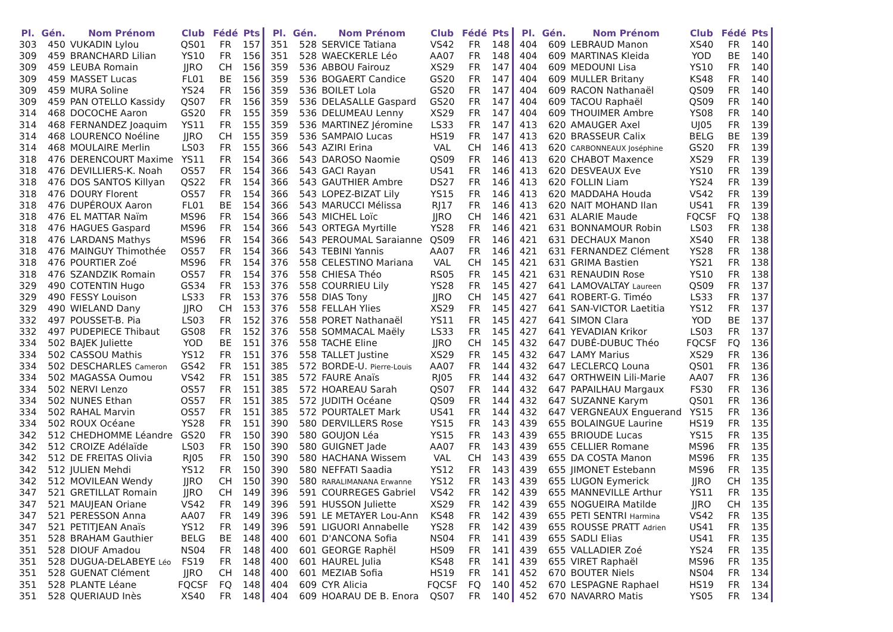| Pl. | Gén. | Nom Prénom | Club | Fédé | Pts |
| --- | --- | --- | --- | --- | --- |
| 303 | 450 | VUKADIN Lylou | QS01 | FR | 157 |
| 309 | 459 | BRANCHARD Lilian | YS10 | FR | 156 |
| 309 | 459 | LEUBA Romain | JJRO | CH | 156 |
| 309 | 459 | MASSET Lucas | FL01 | BE | 156 |
| 309 | 459 | MURA Soline | YS24 | FR | 156 |
| 309 | 459 | PAN OTELLO Kassidy | QS07 | FR | 156 |
| 314 | 468 | DOCOCHE Aaron | GS20 | FR | 155 |
| 314 | 468 | FERNANDEZ Joaquim | YS11 | FR | 155 |
| 314 | 468 | LOURENCO Noéline | JJRO | CH | 155 |
| 314 | 468 | MOULAIRE Merlin | LS03 | FR | 155 |
| 318 | 476 | DERENCOURT Maxime | YS11 | FR | 154 |
| 318 | 476 | DEVILLIERS-K. Noah | OS57 | FR | 154 |
| 318 | 476 | DOS SANTOS Killyan | QS22 | FR | 154 |
| 318 | 476 | DOURY Florent | OS57 | FR | 154 |
| 318 | 476 | DUPÉROUX Aaron | FL01 | BE | 154 |
| 318 | 476 | EL MATTAR Naïm | MS96 | FR | 154 |
| 318 | 476 | HAGUES Gaspard | MS96 | FR | 154 |
| 318 | 476 | LARDANS Mathys | MS96 | FR | 154 |
| 318 | 476 | MAINGUY Thimothée | OS57 | FR | 154 |
| 318 | 476 | POURTIER Zoé | MS96 | FR | 154 |
| 318 | 476 | SZANDZIK Romain | OS57 | FR | 154 |
| 329 | 490 | COTENTIN Hugo | GS34 | FR | 153 |
| 329 | 490 | FESSY Louison | LS33 | FR | 153 |
| 329 | 490 | WIELAND Dany | JJRO | CH | 153 |
| 332 | 497 | POUSSET-B. Pia | LS03 | FR | 152 |
| 332 | 497 | PUDEPIECE Thibaut | GS08 | FR | 152 |
| 334 | 502 | BAJEK Juliette | YOD | BE | 151 |
| 334 | 502 | CASSOU Mathis | YS12 | FR | 151 |
| 334 | 502 | DESCHARLES Cameron | GS42 | FR | 151 |
| 334 | 502 | MAGASSA Oumou | VS42 | FR | 151 |
| 334 | 502 | NERVI Lenzo | OS57 | FR | 151 |
| 334 | 502 | NUNES Ethan | OS57 | FR | 151 |
| 334 | 502 | RAHAL Marvin | OS57 | FR | 151 |
| 334 | 502 | ROUX Océane | YS28 | FR | 151 |
| 342 | 512 | CHEDHOMME Léandre | GS20 | FR | 150 |
| 342 | 512 | CROIZE Adélaïde | LS03 | FR | 150 |
| 342 | 512 | DE FREITAS Olivia | RJ05 | FR | 150 |
| 342 | 512 | JULIEN Mehdi | YS12 | FR | 150 |
| 342 | 512 | MOVILEAN Wendy | JJRO | CH | 150 |
| 347 | 521 | GRETILLAT Romain | JJRO | CH | 149 |
| 347 | 521 | MAUJEAN Oriane | VS42 | FR | 149 |
| 347 | 521 | PERESSON Anna | AA07 | FR | 149 |
| 347 | 521 | PETITJEAN Anaïs | YS12 | FR | 149 |
| 351 | 528 | BRAHAM Gauthier | BELG | BE | 148 |
| 351 | 528 | DIOUF Amadou | NS04 | FR | 148 |
| 351 | 528 | DUGUA-DELABEYE Léo | FS19 | FR | 148 |
| 351 | 528 | GUENAT Clément | JJRO | CH | 148 |
| 351 | 528 | PLANTE Léane | FQCSF | FQ | 148 |
| 351 | 528 | QUERIAUD Inès | XS40 | FR | 148 |
| Pl. | Gén. | Nom Prénom | Club | Fédé | Pts |
| --- | --- | --- | --- | --- | --- |
| 351 | 528 | SERVICE Tatiana | VS42 | FR | 148 |
| 351 | 528 | WAECKERLE Léo | AA07 | FR | 148 |
| 359 | 536 | ABBOU Fairouz | XS29 | FR | 147 |
| 359 | 536 | BOGAERT Candice | GS20 | FR | 147 |
| 359 | 536 | BOILET Lola | GS20 | FR | 147 |
| 359 | 536 | DELASALLE Gaspard | GS20 | FR | 147 |
| 359 | 536 | DELUMEAU Lenny | XS29 | FR | 147 |
| 359 | 536 | MARTINEZ Jéromine | LS33 | FR | 147 |
| 359 | 536 | SAMPAIO Lucas | HS19 | FR | 147 |
| 366 | 543 | AZIRI Erina | VAL | CH | 146 |
| 366 | 543 | DAROSO Naomie | QS09 | FR | 146 |
| 366 | 543 | GACI Rayan | US41 | FR | 146 |
| 366 | 543 | GAUTHIER Ambre | DS27 | FR | 146 |
| 366 | 543 | LOPEZ-BIZAT Lily | YS15 | FR | 146 |
| 366 | 543 | MARUCCI Mélissa | RJ17 | FR | 146 |
| 366 | 543 | MICHEL Loïc | JJRO | CH | 146 |
| 366 | 543 | ORTEGA Myrtille | YS28 | FR | 146 |
| 366 | 543 | PEROUMAL Saraianne | QS09 | FR | 146 |
| 366 | 543 | TEBINI Yannis | AA07 | FR | 146 |
| 376 | 558 | CELESTINO Mariana | VAL | CH | 145 |
| 376 | 558 | CHIESA Théo | RS05 | FR | 145 |
| 376 | 558 | COURRIEU Lily | YS28 | FR | 145 |
| 376 | 558 | DIAS Tony | JJRO | CH | 145 |
| 376 | 558 | FELLAH Ylies | XS29 | FR | 145 |
| 376 | 558 | PORET Nathanaël | YS11 | FR | 145 |
| 376 | 558 | SOMMACAL Maëly | LS33 | FR | 145 |
| 376 | 558 | TACHE Eline | JJRO | CH | 145 |
| 376 | 558 | TALLET Justine | XS29 | FR | 145 |
| 385 | 572 | BORDE-U. Pierre-Louis | AA07 | FR | 144 |
| 385 | 572 | FAURE Anaïs | RJ05 | FR | 144 |
| 385 | 572 | HOAREAU Sarah | QS07 | FR | 144 |
| 385 | 572 | JUDITH Océane | QS09 | FR | 144 |
| 385 | 572 | POURTALET Mark | US41 | FR | 144 |
| 390 | 580 | DERVILLERS Rose | YS15 | FR | 143 |
| 390 | 580 | GOUJON Léa | YS15 | FR | 143 |
| 390 | 580 | GUIGNET Jade | AA07 | FR | 143 |
| 390 | 580 | HACHANA Wissem | VAL | CH | 143 |
| 390 | 580 | NEFFATI Saadia | YS12 | FR | 143 |
| 390 | 580 | RARALIMANANA Erwanne | YS12 | FR | 143 |
| 396 | 591 | COURREGES Gabriel | VS42 | FR | 142 |
| 396 | 591 | HUSSON Juliette | XS29 | FR | 142 |
| 396 | 591 | LE METAYER Lou-Ann | KS48 | FR | 142 |
| 396 | 591 | LIGUORI Annabelle | YS28 | FR | 142 |
| 400 | 601 | D'ANCONA Sofia | NS04 | FR | 141 |
| 400 | 601 | GEORGE Raphël | HS09 | FR | 141 |
| 400 | 601 | HAUREL Julia | KS48 | FR | 141 |
| 400 | 601 | MEZIAB Sofia | HS19 | FR | 141 |
| 404 | 609 | CYR Alicia | FQCSF | FQ | 140 |
| 404 | 609 | HOARAU DE B. Enora | QS07 | FR | 140 |
| Pl. | Gén. | Nom Prénom | Club | Fédé | Pts |
| --- | --- | --- | --- | --- | --- |
| 404 | 609 | LEBRAUD Manon | XS40 | FR | 140 |
| 404 | 609 | MARTINAS Kleida | YOD | BE | 140 |
| 404 | 609 | MEDOUNI Lisa | YS10 | FR | 140 |
| 404 | 609 | MULLER Britany | KS48 | FR | 140 |
| 404 | 609 | RACON Nathanaël | QS09 | FR | 140 |
| 404 | 609 | TACOU Raphaël | QS09 | FR | 140 |
| 404 | 609 | THOUIMER Ambre | YS08 | FR | 140 |
| 413 | 620 | AMAUGER Axel | UJ05 | FR | 139 |
| 413 | 620 | BRASSEUR Calix | BELG | BE | 139 |
| 413 | 620 | CARBONNEAUX Joséphine | GS20 | FR | 139 |
| 413 | 620 | CHABOT Maxence | XS29 | FR | 139 |
| 413 | 620 | DESVEAUX Eve | YS10 | FR | 139 |
| 413 | 620 | FOLLIN Liam | YS24 | FR | 139 |
| 413 | 620 | MADDAHA Houda | VS42 | FR | 139 |
| 413 | 620 | NAIT MOHAND Ilan | US41 | FR | 139 |
| 421 | 631 | ALARIE Maude | FQCSF | FQ | 138 |
| 421 | 631 | BONNAMOUR Robin | LS03 | FR | 138 |
| 421 | 631 | DECHAUX Manon | XS40 | FR | 138 |
| 421 | 631 | FERNANDEZ Clément | YS28 | FR | 138 |
| 421 | 631 | GRIMA Bastien | YS21 | FR | 138 |
| 421 | 631 | RENAUDIN Rose | YS10 | FR | 138 |
| 427 | 641 | LAMOVALTAY Laureen | QS09 | FR | 137 |
| 427 | 641 | ROBERT-G. Timéo | LS33 | FR | 137 |
| 427 | 641 | SAN-VICTOR Laetitia | YS12 | FR | 137 |
| 427 | 641 | SIMON Clara | YOD | BE | 137 |
| 427 | 641 | YEVADIAN Krikor | LS03 | FR | 137 |
| 432 | 647 | DUBÉ-DUBUC Théo | FQCSF | FQ | 136 |
| 432 | 647 | LAMY Marius | XS29 | FR | 136 |
| 432 | 647 | LECLERCQ Louna | QS01 | FR | 136 |
| 432 | 647 | ORTHWEIN Lili-Marie | AA07 | FR | 136 |
| 432 | 647 | PAPAILHAU Margaux | FS30 | FR | 136 |
| 432 | 647 | SUZANNE Karym | QS01 | FR | 136 |
| 432 | 647 | VERGNEAUX Enguerand | YS15 | FR | 136 |
| 439 | 655 | BOLAINGUE Laurine | HS19 | FR | 135 |
| 439 | 655 | BRIOUDE Lucas | YS15 | FR | 135 |
| 439 | 655 | CELLIER Romane | MS96 | FR | 135 |
| 439 | 655 | DA COSTA Manon | MS96 | FR | 135 |
| 439 | 655 | JIMONET Estebann | MS96 | FR | 135 |
| 439 | 655 | LUGON Eymerick | JJRO | CH | 135 |
| 439 | 655 | MANNEVILLE Arthur | YS11 | FR | 135 |
| 439 | 655 | NOGUEIRA Matilde | JJRO | CH | 135 |
| 439 | 655 | PETI SENTRI Harmina | VS42 | FR | 135 |
| 439 | 655 | ROUSSE PRATT Adrien | US41 | FR | 135 |
| 439 | 655 | SADLI Elias | US41 | FR | 135 |
| 439 | 655 | VALLADIER Zoé | YS24 | FR | 135 |
| 439 | 655 | VIRET Raphaël | MS96 | FR | 135 |
| 452 | 670 | BOUTER Niels | NS04 | FR | 134 |
| 452 | 670 | LESPAGNE Raphael | HS19 | FR | 134 |
| 452 | 670 | NAVARRO Matis | YS05 | FR | 134 |